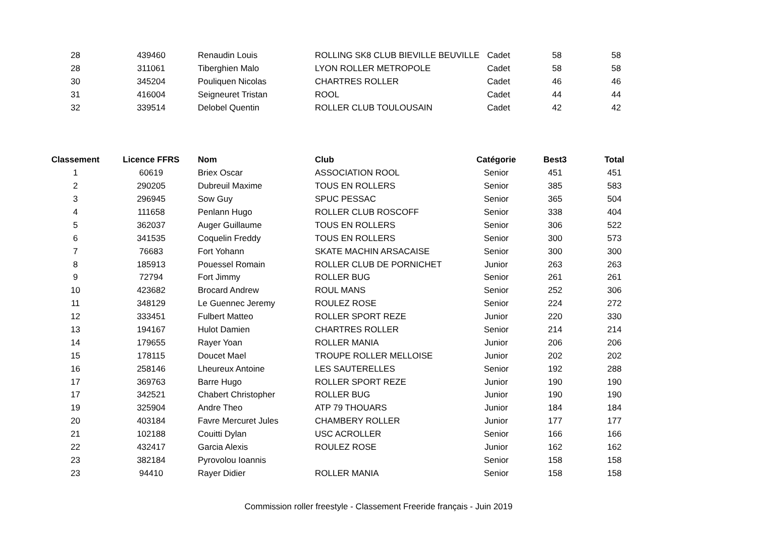| 28 | 439460 | Renaudin Louis | ROLLING SK8 CLUB BIEVILLE BEUVILLE | Cadet | 58 | 58 |
| 28 | 311061 | Tiberghien Malo | LYON ROLLER METROPOLE | Cadet | 58 | 58 |
| 30 | 345204 | Pouliquen Nicolas | CHARTRES ROLLER | Cadet | 46 | 46 |
| 31 | 416004 | Seigneuret Tristan | ROOL | Cadet | 44 | 44 |
| 32 | 339514 | Delobel Quentin | ROLLER CLUB TOULOUSAIN | Cadet | 42 | 42 |
| Classement | Licence FFRS | Nom | Club | Catégorie | Best3 | Total |
| --- | --- | --- | --- | --- | --- | --- |
| 1 | 60619 | Briex Oscar | ASSOCIATION ROOL | Senior | 451 | 451 |
| 2 | 290205 | Dubreuil Maxime | TOUS EN ROLLERS | Senior | 385 | 583 |
| 3 | 296945 | Sow Guy | SPUC PESSAC | Senior | 365 | 504 |
| 4 | 111658 | Penlann Hugo | ROLLER CLUB ROSCOFF | Senior | 338 | 404 |
| 5 | 362037 | Auger Guillaume | TOUS EN ROLLERS | Senior | 306 | 522 |
| 6 | 341535 | Coquelin Freddy | TOUS EN ROLLERS | Senior | 300 | 573 |
| 7 | 76683 | Fort Yohann | SKATE MACHIN ARSACAISE | Senior | 300 | 300 |
| 8 | 185913 | Pouessel Romain | ROLLER CLUB DE PORNICHET | Junior | 263 | 263 |
| 9 | 72794 | Fort Jimmy | ROLLER BUG | Senior | 261 | 261 |
| 10 | 423682 | Brocard Andrew | ROUL MANS | Senior | 252 | 306 |
| 11 | 348129 | Le Guennec Jeremy | ROULEZ ROSE | Senior | 224 | 272 |
| 12 | 333451 | Fulbert Matteo | ROLLER SPORT REZE | Junior | 220 | 330 |
| 13 | 194167 | Hulot Damien | CHARTRES ROLLER | Senior | 214 | 214 |
| 14 | 179655 | Rayer Yoan | ROLLER MANIA | Junior | 206 | 206 |
| 15 | 178115 | Doucet Mael | TROUPE ROLLER MELLOISE | Junior | 202 | 202 |
| 16 | 258146 | Lheureux Antoine | LES SAUTERELLES | Senior | 192 | 288 |
| 17 | 369763 | Barre Hugo | ROLLER SPORT REZE | Junior | 190 | 190 |
| 17 | 342521 | Chabert Christopher | ROLLER BUG | Junior | 190 | 190 |
| 19 | 325904 | Andre Theo | ATP 79 THOUARS | Junior | 184 | 184 |
| 20 | 403184 | Favre Mercuret Jules | CHAMBERY ROLLER | Junior | 177 | 177 |
| 21 | 102188 | Couitti Dylan | USC ACROLLER | Senior | 166 | 166 |
| 22 | 432417 | Garcia Alexis | ROULEZ ROSE | Junior | 162 | 162 |
| 23 | 382184 | Pyrovolou Ioannis | | Senior | 158 | 158 |
| 23 | 94410 | Rayer Didier | ROLLER MANIA | Senior | 158 | 158 |
Commission roller freestyle - Classement Freeride français - Juin 2019